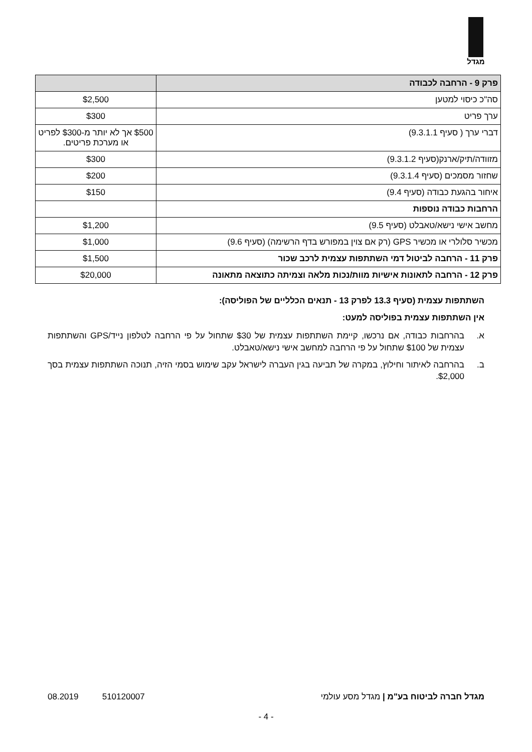מגדל
| פרק 9 - הרחבה לכבודה | |
| --- | --- |
| סה"כ כיסוי למטען | $2,500 |
| ערך פריט | $300 |
| דברי ערך ( סעיף 9.3.1.1) | $500 אך לא יותר מ-$300 לפריט או מערכת פריטים. |
| מזוודה/תיק/ארנק(סעיף 9.3.1.2) | $300 |
| שחזור מסמכים (סעיף 9.3.1.4) | $200 |
| איחור בהגעת כבודה (סעיף 9.4) | $150 |
| הרחבות כבודה נוספות | |
| מחשב אישי נישא/טאבלט (סעיף 9.5) | $1,200 |
| מכשיר סלולרי או מכשיר GPS (רק אם צוין במפורש בדף הרשימה) (סעיף 9.6) | $1,000 |
| פרק 11 - הרחבה לביטול דמי השתתפות עצמית לרכב שכור | $1,500 |
| פרק 12 - הרחבה לתאונות אישיות מוות/נכות מלאה וצמיתה כתוצאה מתאונה | $20,000 |
השתתפות עצמית (סעיף 13.3 לפרק 13 - תנאים הכלליים של הפוליסה):
אין השתתפות עצמית בפוליסה למעט:
א. בהרחבות כבודה, אם נרכשו, קיימת השתתפות עצמית של $30 שתחול על פי הרחבה לטלפון נייד/GPS והשתתפות עצמית של $100 שתחול על פי הרחבה למחשב אישי נישא/טאבלט.
ב. בהרחבה לאיתור וחילוץ, במקרה של תביעה בגין העברה לישראל עקב שימוש בסמי הזיה, תנוכה השתתפות עצמית בסך $2,000.
מגדל חברה לביטוח בע"מ | מגדל מסע עולמי 510120007 08.2019
- 4 -